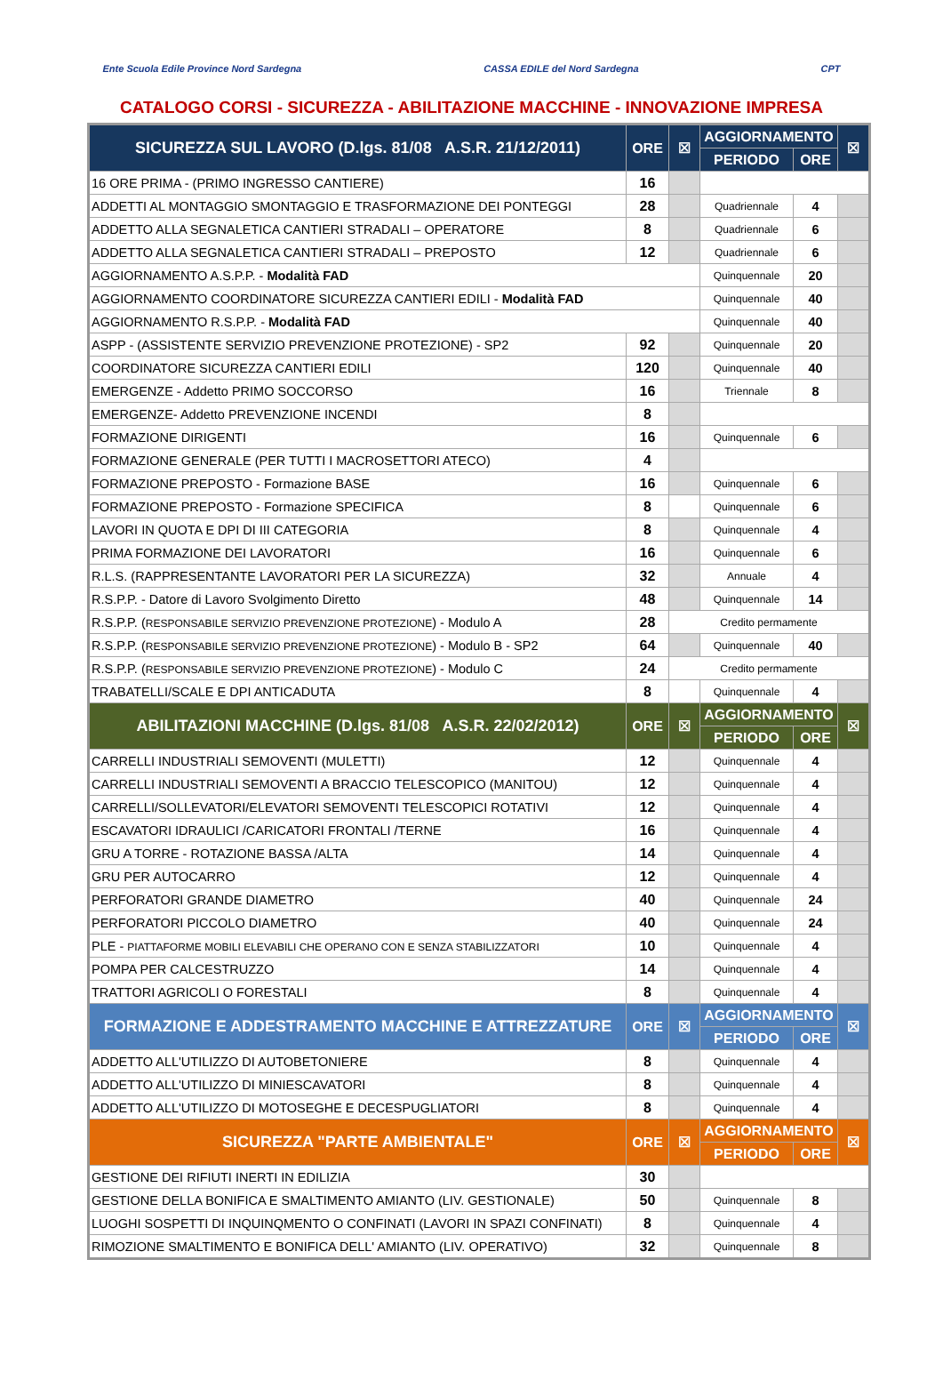Ente Scuola Edile Province Nord Sardegna
CASSA EDILE del Nord Sardegna CPT
CATALOGO CORSI - SICUREZZA - ABILITAZIONE MACCHINE - INNOVAZIONE IMPRESA
| SICUREZZA SUL LAVORO (D.lgs. 81/08 A.S.R. 21/12/2011) | ORE | ☒ | AGGIORNAMENTO | | ☒ |
| --- | --- | --- | --- | --- | --- |
| | | | PERIODO | ORE | |
| 16 ORE PRIMA - (PRIMO INGRESSO CANTIERE) | 16 | | | | |
| ADDETTI AL MONTAGGIO SMONTAGGIO E TRASFORMAZIONE DEI PONTEGGI | 28 | | Quadriennale | 4 | |
| ADDETTO ALLA SEGNALETICA CANTIERI STRADALI – OPERATORE | 8 | | Quadriennale | 6 | |
| ADDETTO ALLA SEGNALETICA CANTIERI STRADALI – PREPOSTO | 12 | | Quadriennale | 6 | |
| AGGIORNAMENTO A.S.P.P. - Modalità FAD | | | Quinquennale | 20 | |
| AGGIORNAMENTO COORDINATORE SICUREZZA CANTIERI EDILI - Modalità FAD | | | Quinquennale | 40 | |
| AGGIORNAMENTO R.S.P.P. - Modalità FAD | | | Quinquennale | 40 | |
| ASPP - (ASSISTENTE SERVIZIO PREVENZIONE PROTEZIONE) - SP2 | 92 | | Quinquennale | 20 | |
| COORDINATORE SICUREZZA CANTIERI EDILI | 120 | | Quinquennale | 40 | |
| EMERGENZE - Addetto PRIMO SOCCORSO | 16 | | Triennale | 8 | |
| EMERGENZE- Addetto PREVENZIONE INCENDI | 8 | | | | |
| FORMAZIONE DIRIGENTI | 16 | | Quinquennale | 6 | |
| FORMAZIONE GENERALE (PER TUTTI I MACROSETTORI ATECO) | 4 | | | | |
| FORMAZIONE PREPOSTO - Formazione BASE | 16 | | Quinquennale | 6 | |
| FORMAZIONE PREPOSTO - Formazione SPECIFICA | 8 | | Quinquennale | 6 | |
| LAVORI IN QUOTA E DPI DI III CATEGORIA | 8 | | Quinquennale | 4 | |
| PRIMA FORMAZIONE DEI LAVORATORI | 16 | | Quinquennale | 6 | |
| R.L.S. (RAPPRESENTANTE LAVORATORI PER LA SICUREZZA) | 32 | | Annuale | 4 | |
| R.S.P.P. - Datore di Lavoro Svolgimento Diretto | 48 | | Quinquennale | 14 | |
| R.S.P.P. ( RESPONSABILE SERVIZIO PREVENZIONE PROTEZIONE ) - Modulo A | 28 | Credito permamente | | | |
| R.S.P.P. ( RESPONSABILE SERVIZIO PREVENZIONE PROTEZIONE ) - Modulo B - SP2 | 64 | | Quinquennale | 40 | |
| R.S.P.P. ( RESPONSABILE SERVIZIO PREVENZIONE PROTEZIONE ) - Modulo C | 24 | Credito permamente | | | |
| TRABATELLI/SCALE E DPI ANTICADUTA | 8 | | Quinquennale | 4 | |
| ABILITAZIONI MACCHINE (D.lgs. 81/08 A.S.R. 22/02/2012) | ORE | ☒ | AGGIORNAMENTO | | ☒ |
| | | | PERIODO | ORE | |
| CARRELLI INDUSTRIALI SEMOVENTI (MULETTI) | 12 | | Quinquennale | 4 | |
| CARRELLI INDUSTRIALI SEMOVENTI A BRACCIO TELESCOPICO (MANITOU) | 12 | | Quinquennale | 4 | |
| CARRELLI/SOLLEVATORI/ELEVATORI SEMOVENTI TELESCOPICI ROTATIVI | 12 | | Quinquennale | 4 | |
| ESCAVATORI IDRAULICI /CARICATORI FRONTALI /TERNE | 16 | | Quinquennale | 4 | |
| GRU A TORRE - ROTAZIONE BASSA /ALTA | 14 | | Quinquennale | 4 | |
| GRU PER AUTOCARRO | 12 | | Quinquennale | 4 | |
| PERFORATORI GRANDE DIAMETRO | 40 | | Quinquennale | 24 | |
| PERFORATORI PICCOLO DIAMETRO | 40 | | Quinquennale | 24 | |
| PLE - PIATTAFORME MOBILI ELEVABILI CHE OPERANO CON E SENZA STABILIZZATORI | 10 | | Quinquennale | 4 | |
| POMPA PER CALCESTRUZZO | 14 | | Quinquennale | 4 | |
| TRATTORI AGRICOLI O FORESTALI | 8 | | Quinquennale | 4 | |
| FORMAZIONE E ADDESTRAMENTO MACCHINE E ATTREZZATURE | ORE | ☒ | AGGIORNAMENTO | | ☒ |
| | | | PERIODO | ORE | |
| ADDETTO ALL'UTILIZZO DI AUTOBETONIERE | 8 | | Quinquennale | 4 | |
| ADDETTO ALL'UTILIZZO DI MINIESCAVATORI | 8 | | Quinquennale | 4 | |
| ADDETTO ALL'UTILIZZO DI MOTOSEGHE E DECESPUGLIATORI | 8 | | Quinquennale | 4 | |
| SICUREZZA "PARTE AMBIENTALE" | ORE | ☒ | AGGIORNAMENTO | | ☒ |
| | | | PERIODO | ORE | |
| GESTIONE DEI RIFIUTI INERTI IN EDILIZIA | 30 | | | | |
| GESTIONE DELLA BONIFICA E SMALTIMENTO AMIANTO (LIV. GESTIONALE) | 50 | | Quinquennale | 8 | |
| LUOGHI SOSPETTI DI INQUINQMENTO O CONFINATI (LAVORI IN SPAZI CONFINATI) | 8 | | Quinquennale | 4 | |
| RIMOZIONE SMALTIMENTO E BONIFICA DELL' AMIANTO (LIV. OPERATIVO) | 32 | | Quinquennale | 8 | |